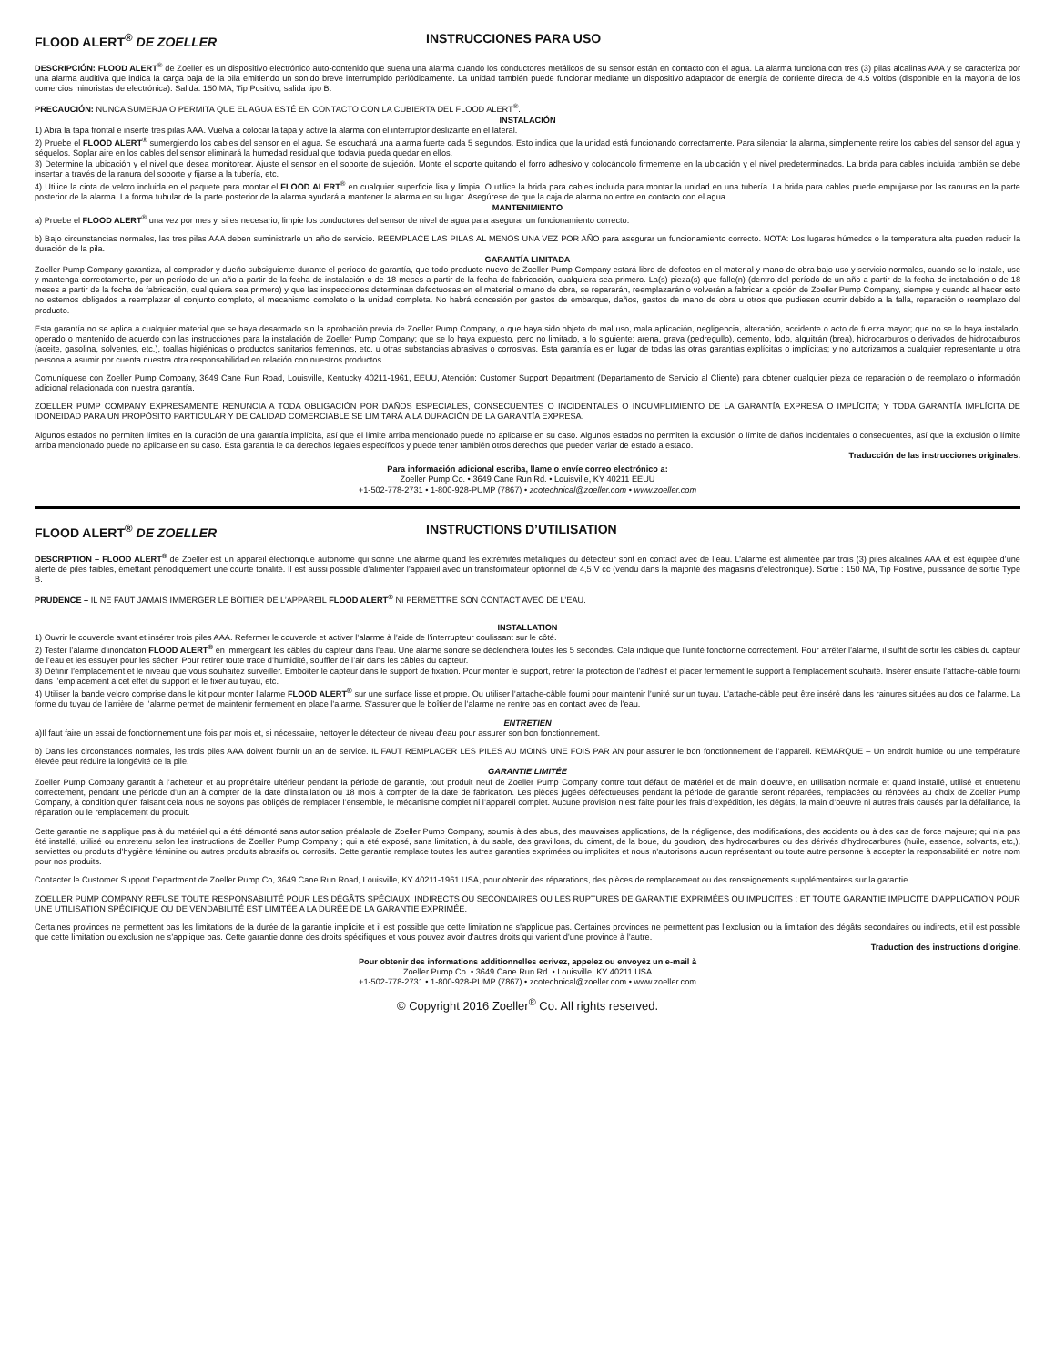FLOOD ALERT<sup>®</sup> DE ZOELLER INSTRUCCIONES PARA USO
DESCRIPCIÓN: FLOOD ALERT<sup>®</sup> de Zoeller es un dispositivo electrónico auto-contenido que suena una alarma cuando los conductores metálicos de su sensor están en contacto con el agua. La alarma funciona con tres (3) pilas alcalinas AAA y se caracteriza por una alarma auditiva que indica la carga baja de la pila emitiendo un sonido breve interrumpido periódicamente. La unidad también puede funcionar mediante un dispositivo adaptador de energía de corriente directa de 4.5 voltios (disponible en la mayoría de los comercios minoristas de electrónica). Salida: 150 MA, Tip Positivo, salida tipo B.
PRECAUCIÓN: NUNCA SUMERJA O PERMITA QUE EL AGUA ESTÉ EN CONTACTO CON LA CUBIERTA DEL FLOOD ALERT<sup>®</sup>.
INSTALACIÓN
1) Abra la tapa frontal e inserte tres pilas AAA. Vuelva a colocar la tapa y active la alarma con el interruptor deslizante en el lateral.
2) Pruebe el FLOOD ALERT<sup>®</sup> sumergiendo los cables del sensor en el agua. Se escuchará una alarma fuerte cada 5 segundos. Esto indica que la unidad está funcionando correctamente. Para silenciar la alarma, simplemente retire los cables del sensor del agua y séquelos. Soplar aire en los cables del sensor eliminará la humedad residual que todavía pueda quedar en ellos.
3) Determine la ubicación y el nivel que desea monitorear. Ajuste el sensor en el soporte de sujeción. Monte el soporte quitando el forro adhesivo y colocándolo firmemente en la ubicación y el nivel predeterminados. La brida para cables incluida también se debe insertar a través de la ranura del soporte y fijarse a la tubería, etc.
4) Utilice la cinta de velcro incluida en el paquete para montar el FLOOD ALERT<sup>®</sup> en cualquier superficie lisa y limpia. O utilice la brida para cables incluida para montar la unidad en una tubería. La brida para cables puede empujarse por las ranuras en la parte posterior de la alarma. La forma tubular de la parte posterior de la alarma ayudará a mantener la alarma en su lugar. Asegúrese de que la caja de alarma no entre en contacto con el agua.
MANTENIMIENTO
a) Pruebe el FLOOD ALERT<sup>®</sup> una vez por mes y, si es necesario, limpie los conductores del sensor de nivel de agua para asegurar un funcionamiento correcto.
b) Bajo circunstancias normales, las tres pilas AAA deben suministrarle un año de servicio. REEMPLACE LAS PILAS AL MENOS UNA VEZ POR AÑO para asegurar un funcionamiento correcto. NOTA: Los lugares húmedos o la temperatura alta pueden reducir la duración de la pila.
GARANTÍA LIMITADA
Zoeller Pump Company garantiza, al comprador y dueño subsiguiente durante el período de garantía, que todo producto nuevo de Zoeller Pump Company estará libre de defectos en el material y mano de obra bajo uso y servicio normales, cuando se lo instale, use y mantenga correctamente, por un período de un año a partir de la fecha de instalación o de 18 meses a partir de la fecha de fabricación, cualquiera sea primero. La(s) pieza(s) que falle(n) (dentro del período de un año a partir de la fecha de instalación o de 18 meses a partir de la fecha de fabricación, cual quiera sea primero) y que las inspecciones determinan defectuosas en el material o mano de obra, se repararán, reemplazarán o volverán a fabricar a opción de Zoeller Pump Company, siempre y cuando al hacer esto no estemos obligados a reemplazar el conjunto completo, el mecanismo completo o la unidad completa. No habrá concesión por gastos de embarque, daños, gastos de mano de obra u otros que pudiesen ocurrir debido a la falla, reparación o reemplazo del producto.
Esta garantía no se aplica a cualquier material que se haya desarmado sin la aprobación previa de Zoeller Pump Company, o que haya sido objeto de mal uso, mala aplicación, negligencia, alteración, accidente o acto de fuerza mayor; que no se lo haya instalado, operado o mantenido de acuerdo con las instrucciones para la instalación de Zoeller Pump Company; que se lo haya expuesto, pero no limitado, a lo siguiente: arena, grava (pedregullo), cemento, lodo, alquitrán (brea), hidrocarburos o derivados de hidrocarburos (aceite, gasolina, solventes, etc.), toallas higiénicas o productos sanitarios femeninos, etc. u otras substancias abrasivas o corrosivas. Esta garantía es en lugar de todas las otras garantías explícitas o implícitas; y no autorizamos a cualquier representante u otra persona a asumir por cuenta nuestra otra responsabilidad en relación con nuestros productos.
Comuníquese con Zoeller Pump Company, 3649 Cane Run Road, Louisville, Kentucky 40211-1961, EEUU, Atención: Customer Support Department (Departamento de Servicio al Cliente) para obtener cualquier pieza de reparación o de reemplazo o información adicional relacionada con nuestra garantía.
ZOELLER PUMP COMPANY EXPRESAMENTE RENUNCIA A TODA OBLIGACIÓN POR DAÑOS ESPECIALES, CONSECUENTES O INCIDENTALES O INCUMPLIMIENTO DE LA GARANTÍA EXPRESA O IMPLÍCITA; Y TODA GARANTÍA IMPLÍCITA DE IDONEIDAD PARA UN PROPÓSITO PARTICULAR Y DE CALIDAD COMERCIABLE SE LIMITARÁ A LA DURACIÓN DE LA GARANTÍA EXPRESA.
Algunos estados no permiten límites en la duración de una garantía implícita, así que el límite arriba mencionado puede no aplicarse en su caso. Algunos estados no permiten la exclusión o límite de daños incidentales o consecuentes, así que la exclusión o límite arriba mencionado puede no aplicarse en su caso. Esta garantía le da derechos legales específicos y puede tener también otros derechos que pueden variar de estado a estado.
Traducción de las instrucciones originales.
Para información adicional escriba, llame o envíe correo electrónico a:
Zoeller Pump Co. • 3649 Cane Run Rd. • Louisville, KY 40211 EEUU
+1-502-778-2731 • 1-800-928-PUMP (7867) • zcotechnical@zoeller.com • www.zoeller.com
FLOOD ALERT<sup>®</sup> DE ZOELLER INSTRUCTIONS D’UTILISATION
DESCRIPTION – FLOOD ALERT<sup>®</sup> de Zoeller est un appareil électronique autonome qui sonne une alarme quand les extrémités métalliques du détecteur sont en contact avec de l’eau. L’alarme est alimentée par trois (3) piles alcalines AAA et est équipée d’une alerte de piles faibles, émettant périodiquement une courte tonalité. Il est aussi possible d’alimenter l’appareil avec un transformateur optionnel de 4,5 V cc (vendu dans la majorité des magasins d’électronique). Sortie : 150 MA, Tip Positive, puissance de sortie Type B.
PRUDENCE – IL NE FAUT JAMAIS IMMERGER LE BOÎTIER DE L’APPAREIL FLOOD ALERT<sup>®</sup> NI PERMETTRE SON CONTACT AVEC DE L’EAU.
INSTALLATION
1) Ouvrir le couvercle avant et insérer trois piles AAA. Refermer le couvercle et activer l’alarme à l’aide de l’interrupteur coulissant sur le côté.
2) Tester l’alarme d’inondation FLOOD ALERT<sup>®</sup> en immergeant les câbles du capteur dans l’eau. Une alarme sonore se déclenchera toutes les 5 secondes. Cela indique que l’unité fonctionne correctement. Pour arrêter l’alarme, il suffit de sortir les câbles du capteur de l’eau et les essuyer pour les sécher. Pour retirer toute trace d’humidité, souffler de l’air dans les câbles du capteur.
3) Définir l’emplacement et le niveau que vous souhaitez surveiller. Emboîter le capteur dans le support de fixation. Pour monter le support, retirer la protection de l’adhésif et placer fermement le support à l’emplacement souhaité. Insérer ensuite l’attache-câble fourni dans l’emplacement à cet effet du support et le fixer au tuyau, etc.
4) Utiliser la bande velcro comprise dans le kit pour monter l’alarme FLOOD ALERT<sup>®</sup> sur une surface lisse et propre. Ou utiliser l’attache-câble fourni pour maintenir l’unité sur un tuyau. L’attache-câble peut être inséré dans les rainures situées au dos de l’alarme. La forme du tuyau de l’arrière de l’alarme permet de maintenir fermement en place l’alarme. S’assurer que le boîtier de l’alarme ne rentre pas en contact avec de l’eau.
ENTRETIEN
a)Il faut faire un essai de fonctionnement une fois par mois et, si nécessaire, nettoyer le détecteur de niveau d’eau pour assurer son bon fonctionnement.
b) Dans les circonstances normales, les trois piles AAA doivent fournir un an de service. IL FAUT REMPLACER LES PILES AU MOINS UNE FOIS PAR AN pour assurer le bon fonctionnement de l’appareil. REMARQUE – Un endroit humide ou une température élevée peut réduire la longévité de la pile.
GARANTIE LIMITÉE
Zoeller Pump Company garantit à l’acheteur et au propriétaire ultérieur pendant la période de garantie, tout produit neuf de Zoeller Pump Company contre tout défaut de matériel et de main d’oeuvre, en utilisation normale et quand installé, utilisé et entretenu correctement, pendant une période d’un an à compter de la date d’installation ou 18 mois à compter de la date de fabrication. Les pièces jugées défectueuses pendant la période de garantie seront réparées, remplacées ou rénovées au choix de Zoeller Pump Company, à condition qu’en faisant cela nous ne soyons pas obligés de remplacer l’ensemble, le mécanisme complet ni l’appareil complet. Aucune provision n’est faite pour les frais d’expédition, les dégâts, la main d’oeuvre ni autres frais causés par la défaillance, la réparation ou le remplacement du produit.
Cette garantie ne s’applique pas à du matériel qui a été démonté sans autorisation préalable de Zoeller Pump Company, soumis à des abus, des mauvaises applications, de la négligence, des modifications, des accidents ou à des cas de force majeure; qui n’a pas été installé, utilisé ou entretenu selon les instructions de Zoeller Pump Company ; qui a été exposé, sans limitation, à du sable, des gravillons, du ciment, de la boue, du goudron, des hydrocarbures ou des dérivés d’hydrocarbures (huile, essence, solvants, etc,), serviettes ou produits d’hygiène féminine ou autres produits abrasifs ou corrosifs. Cette garantie remplace toutes les autres garanties exprimées ou implicites et nous n’autorisons aucun représentant ou toute autre personne à accepter la responsabilité en notre nom pour nos produits.
Contacter le Customer Support Department de Zoeller Pump Co, 3649 Cane Run Road, Louisville, KY 40211-1961 USA, pour obtenir des réparations, des pièces de remplacement ou des renseignements supplémentaires sur la garantie.
ZOELLER PUMP COMPANY REFUSE TOUTE RESPONSABILITÉ POUR LES DÉGÂTS SPÉCIAUX, INDIRECTS OU SECONDAIRES OU LES RUPTURES DE GARANTIE EXPRIMÉES OU IMPLICITES ; ET TOUTE GARANTIE IMPLICITE D’APPLICATION POUR UNE UTILISATION SPÉCIFIQUE OU DE VENDABILITÉ EST LIMITÉE A LA DURÉE DE LA GARANTIE EXPRIMÉE.
Certaines provinces ne permettent pas les limitations de la durée de la garantie implicite et il est possible que cette limitation ne s’applique pas. Certaines provinces ne permettent pas l’exclusion ou la limitation des dégâts secondaires ou indirects, et il est possible que cette limitation ou exclusion ne s’applique pas. Cette garantie donne des droits spécifiques et vous pouvez avoir d’autres droits qui varient d’une province à l’autre.
Traduction des instructions d’origine.
Pour obtenir des informations additionnelles ecrivez, appelez ou envoyez un e-mail à
Zoeller Pump Co. • 3649 Cane Run Rd. • Louisville, KY 40211 USA
+1-502-778-2731 • 1-800-928-PUMP (7867) • zcotechnical@zoeller.com • www.zoeller.com
© Copyright 2016 Zoeller<sup>®</sup> Co. All rights reserved.